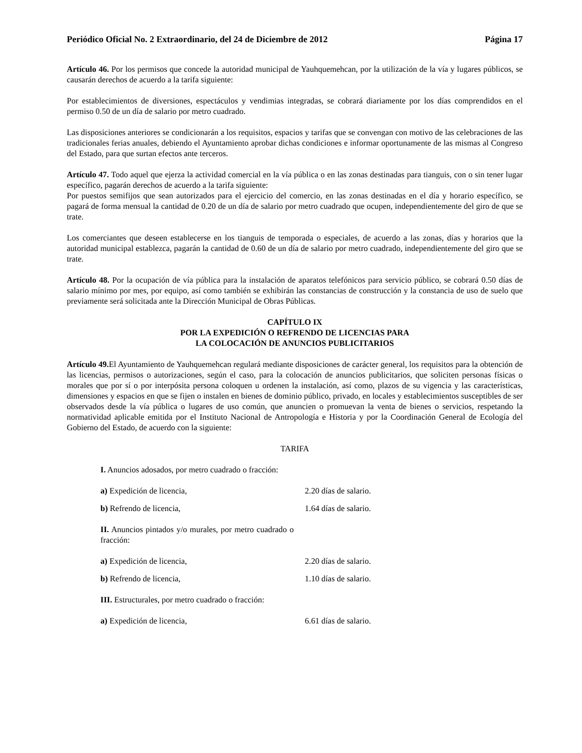Periódico Oficial No. 2 Extraordinario, del 24 de Diciembre de 2012 Página 17
Artículo 46. Por los permisos que concede la autoridad municipal de Yauhquemehcan, por la utilización de la vía y lugares públicos, se causarán derechos de acuerdo a la tarifa siguiente:
Por establecimientos de diversiones, espectáculos y vendimias integradas, se cobrará diariamente por los días comprendidos en el permiso 0.50 de un día de salario por metro cuadrado.
Las disposiciones anteriores se condicionarán a los requisitos, espacios y tarifas que se convengan con motivo de las celebraciones de las tradicionales ferias anuales, debiendo el Ayuntamiento aprobar dichas condiciones e informar oportunamente de las mismas al Congreso del Estado, para que surtan efectos ante terceros.
Artículo 47. Todo aquel que ejerza la actividad comercial en la vía pública o en las zonas destinadas para tianguis, con o sin tener lugar específico, pagarán derechos de acuerdo a la tarifa siguiente:
Por puestos semifijos que sean autorizados para el ejercicio del comercio, en las zonas destinadas en el día y horario específico, se pagará de forma mensual la cantidad de 0.20 de un día de salario por metro cuadrado que ocupen, independientemente del giro de que se trate.
Los comerciantes que deseen establecerse en los tianguis de temporada o especiales, de acuerdo a las zonas, días y horarios que la autoridad municipal establezca, pagarán la cantidad de 0.60 de un día de salario por metro cuadrado, independientemente del giro que se trate.
Artículo 48. Por la ocupación de vía pública para la instalación de aparatos telefónicos para servicio público, se cobrará 0.50 días de salario mínimo por mes, por equipo, así como también se exhibirán las constancias de construcción y la constancia de uso de suelo que previamente será solicitada ante la Dirección Municipal de Obras Públicas.
CAPÍTULO IX
POR LA EXPEDICIÓN O REFRENDO DE LICENCIAS PARA
LA COLOCACIÓN DE ANUNCIOS PUBLICITARIOS
Artículo 49. El Ayuntamiento de Yauhquemehcan regulará mediante disposiciones de carácter general, los requisitos para la obtención de las licencias, permisos o autorizaciones, según el caso, para la colocación de anuncios publicitarios, que soliciten personas físicas o morales que por sí o por interpósita persona coloquen u ordenen la instalación, así como, plazos de su vigencia y las características, dimensiones y espacios en que se fijen o instalen en bienes de dominio público, privado, en locales y establecimientos susceptibles de ser observados desde la vía pública o lugares de uso común, que anuncien o promuevan la venta de bienes o servicios, respetando la normatividad aplicable emitida por el Instituto Nacional de Antropología e Historia y por la Coordinación General de Ecología del Gobierno del Estado, de acuerdo con la siguiente:
TARIFA
| I. Anuncios adosados, por metro cuadrado o fracción: | |
| a) Expedición de licencia, | 2.20 días de salario. |
| b) Refrendo de licencia, | 1.64 días de salario. |
| II. Anuncios pintados y/o murales, por metro cuadrado o fracción: | |
| a) Expedición de licencia, | 2.20 días de salario. |
| b) Refrendo de licencia, | 1.10 días de salario. |
| III. Estructurales, por metro cuadrado o fracción: | |
| a) Expedición de licencia, | 6.61 días de salario. |